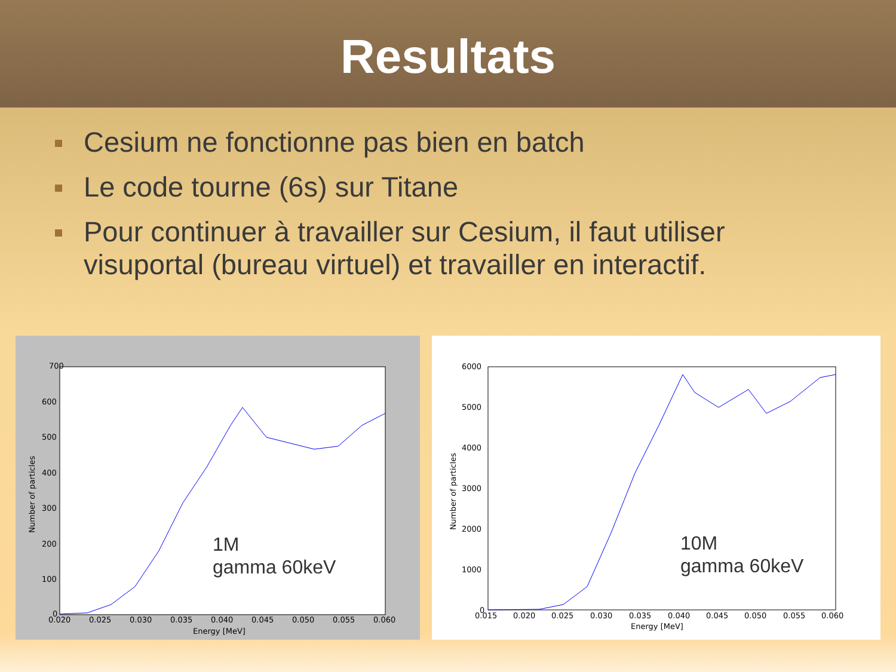Resultats
Cesium ne fonctionne pas bien en batch
Le code tourne (6s) sur Titane
Pour continuer à travailler sur Cesium, il faut utiliser visuportal (bureau virtuel) et travailler en interactif.
700
600
500
400
300
200
100
0
0.020
0.025
0.030
0.035
0.040
0.045
0.050
0.055
0.060
Energy [MeV]
Number of particles
1M
gamma 60keV
6000
5000
4000
3000
2000
1000
0
0.015
0.020
0.025
0.030
0.035
0.040
0.045
0.050
0.055
0.060
Energy [MeV]
Number of particles
10M
gamma 60keV